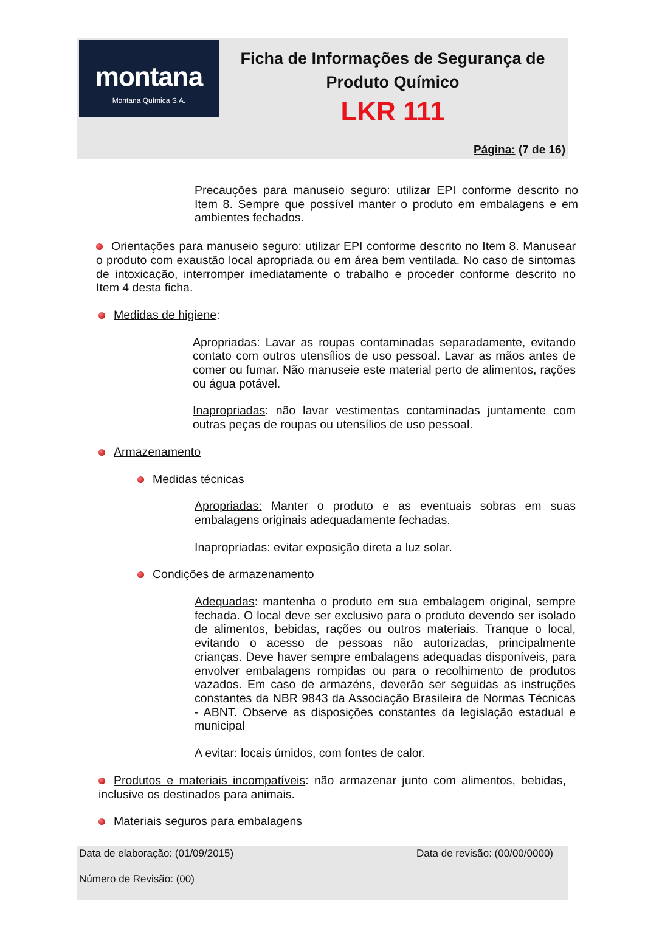montana
Montana Química S.A.
Ficha de Informações de Segurança de Produto Químico
LKR 111
Página: (7 de 16)
Precauções para manuseio seguro: utilizar EPI conforme descrito no Item 8. Sempre que possível manter o produto em embalagens e em ambientes fechados.
Orientações para manuseio seguro: utilizar EPI conforme descrito no Item 8. Manusear o produto com exaustão local apropriada ou em área bem ventilada. No caso de sintomas de intoxicação, interromper imediatamente o trabalho e proceder conforme descrito no Item 4 desta ficha.
Medidas de higiene:
Apropriadas: Lavar as roupas contaminadas separadamente, evitando contato com outros utensílios de uso pessoal. Lavar as mãos antes de comer ou fumar. Não manuseie este material perto de alimentos, rações ou água potável.
Inapropriadas: não lavar vestimentas contaminadas juntamente com outras peças de roupas ou utensílios de uso pessoal.
Armazenamento
Medidas técnicas
Apropriadas: Manter o produto e as eventuais sobras em suas embalagens originais adequadamente fechadas.
Inapropriadas: evitar exposição direta a luz solar.
Condições de armazenamento
Adequadas: mantenha o produto em sua embalagem original, sempre fechada. O local deve ser exclusivo para o produto devendo ser isolado de alimentos, bebidas, rações ou outros materiais. Tranque o local, evitando o acesso de pessoas não autorizadas, principalmente crianças. Deve haver sempre embalagens adequadas disponíveis, para envolver embalagens rompidas ou para o recolhimento de produtos vazados. Em caso de armazéns, deverão ser seguidas as instruções constantes da NBR 9843 da Associação Brasileira de Normas Técnicas - ABNT. Observe as disposições constantes da legislação estadual e municipal
A evitar: locais úmidos, com fontes de calor.
Produtos e materiais incompatíveis: não armazenar junto com alimentos, bebidas, inclusive os destinados para animais.
Materiais seguros para embalagens
Data de elaboração: (01/09/2015) Data de revisão: (00/00/0000)
Número de Revisão: (00)